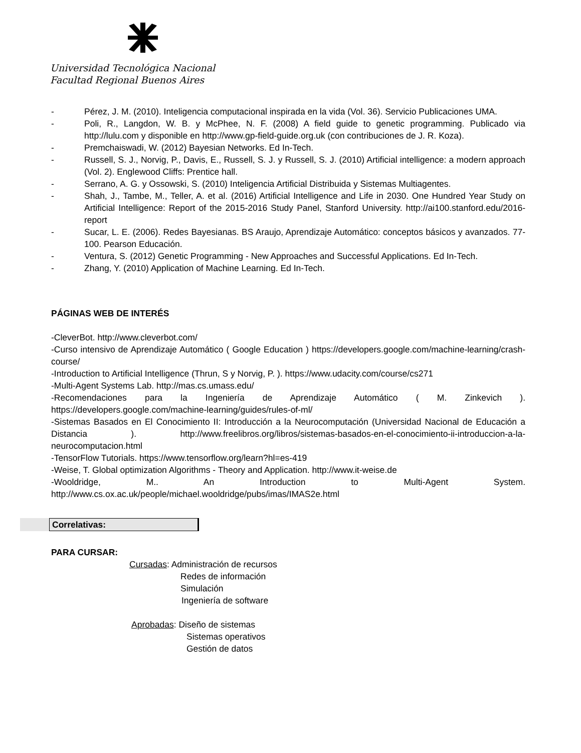Universidad Tecnológica Nacional
Facultad Regional Buenos Aires
- Pérez, J. M. (2010). Inteligencia computacional inspirada en la vida (Vol. 36). Servicio Publicaciones UMA.
- Poli, R., Langdon, W. B. y McPhee, N. F. (2008) A field guide to genetic programming. Publicado via http://lulu.com y disponible en http://www.gp-field-guide.org.uk (con contribuciones de J. R. Koza).
- Premchaiswadi, W. (2012) Bayesian Networks. Ed In-Tech.
- Russell, S. J., Norvig, P., Davis, E., Russell, S. J. y Russell, S. J. (2010) Artificial intelligence: a modern approach (Vol. 2). Englewood Cliffs: Prentice hall.
- Serrano, A. G. y Ossowski, S. (2010) Inteligencia Artificial Distribuida y Sistemas Multiagentes.
- Shah, J., Tambe, M., Teller, A. et al. (2016) Artificial Intelligence and Life in 2030. One Hundred Year Study on Artificial Intelligence: Report of the 2015-2016 Study Panel, Stanford University. http://ai100.stanford.edu/2016-report
- Sucar, L. E. (2006). Redes Bayesianas. BS Araujo, Aprendizaje Automático: conceptos básicos y avanzados. 77-100. Pearson Educación.
- Ventura, S. (2012) Genetic Programming - New Approaches and Successful Applications. Ed In-Tech.
- Zhang, Y. (2010) Application of Machine Learning. Ed In-Tech.
PÁGINAS WEB DE INTERÉS
-CleverBot. http://www.cleverbot.com/
-Curso intensivo de Aprendizaje Automático ( Google Education ) https://developers.google.com/machine-learning/crash-course/
-Introduction to Artificial Intelligence (Thrun, S y Norvig, P. ). https://www.udacity.com/course/cs271
-Multi-Agent Systems Lab. http://mas.cs.umass.edu/
-Recomendaciones para la Ingeniería de Aprendizaje Automático ( M. Zinkevich ). https://developers.google.com/machine-learning/guides/rules-of-ml/
-Sistemas Basados en El Conocimiento II: Introducción a la Neurocomputación (Universidad Nacional de Educación a Distancia ). http://www.freelibros.org/libros/sistemas-basados-en-el-conocimiento-ii-introduccion-a-la-neurocomputacion.html
-TensorFlow Tutorials. https://www.tensorflow.org/learn?hl=es-419
-Weise, T. Global optimization Algorithms - Theory and Application. http://www.it-weise.de
-Wooldridge, M.. An Introduction to Multi-Agent System. http://www.cs.ox.ac.uk/people/michael.wooldridge/pubs/imas/IMAS2e.html
Correlativas:
PARA CURSAR:
Cursadas: Administración de recursos
Redes de información
Simulación
Ingeniería de software
Aprobadas: Diseño de sistemas
Sistemas operativos
Gestión de datos